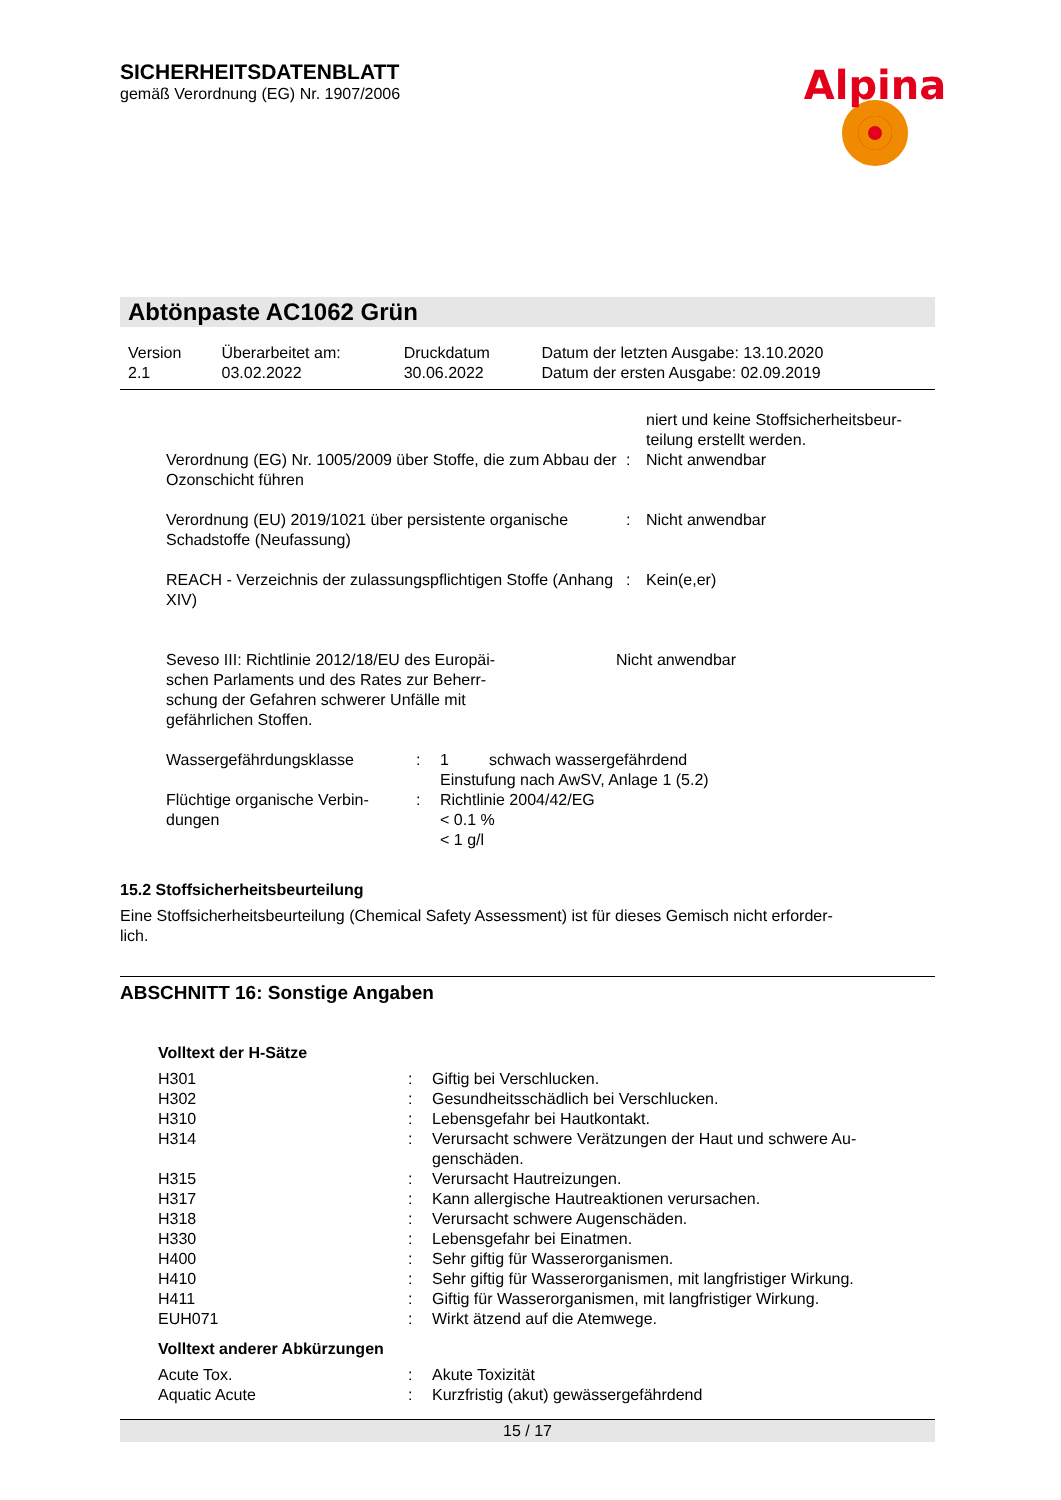Alpina
SICHERHEITSDATENBLATT
gemäß Verordnung (EG) Nr. 1907/2006
Abtönpaste AC1062 Grün
| Version 2.1 | Überarbeitet am: 03.02.2022 | Druckdatum 30.06.2022 | Datum der letzten Ausgabe: 13.10.2020 Datum der ersten Ausgabe: 02.09.2019 |
| | | niert und keine Stoffsicherheitsbeur- teilung erstellt werden. |
| Verordnung (EG) Nr. 1005/2009 über Stoffe, die zum Abbau der Ozonschicht führen | : | Nicht anwendbar |
| Verordnung (EU) 2019/1021 über persistente organische Schadstoffe (Neufassung) | : | Nicht anwendbar |
| REACH - Verzeichnis der zulassungspflichtigen Stoffe (Anhang XIV) | : | Kein(e,er) |
| Seveso III: Richtlinie 2012/18/EU des Europäi- schen Parlaments und des Rates zur Beherr- schung der Gefahren schwerer Unfälle mit gefährlichen Stoffen. | Nicht anwendbar |
| Wassergefährdungsklasse | : | 1 schwach wassergefährdend Einstufung nach AwSV, Anlage 1 (5.2) |
| Flüchtige organische Verbin- dungen | : | Richtlinie 2004/42/EG < 0.1 % < 1 g/l |
15.2 Stoffsicherheitsbeurteilung
Eine Stoffsicherheitsbeurteilung (Chemical Safety Assessment) ist für dieses Gemisch nicht erforder-
lich.
ABSCHNITT 16: Sonstige Angaben
Volltext der H-Sätze
| H301 | : | Giftig bei Verschlucken. |
| H302 | : | Gesundheitsschädlich bei Verschlucken. |
| H310 | : | Lebensgefahr bei Hautkontakt. |
| H314 | : | Verursacht schwere Verätzungen der Haut und schwere Au- genschäden. |
| H315 | : | Verursacht Hautreizungen. |
| H317 | : | Kann allergische Hautreaktionen verursachen. |
| H318 | : | Verursacht schwere Augenschäden. |
| H330 | : | Lebensgefahr bei Einatmen. |
| H400 | : | Sehr giftig für Wasserorganismen. |
| H410 | : | Sehr giftig für Wasserorganismen, mit langfristiger Wirkung. |
| H411 | : | Giftig für Wasserorganismen, mit langfristiger Wirkung. |
| EUH071 | : | Wirkt ätzend auf die Atemwege. |
Volltext anderer Abkürzungen
| Acute Tox. | : | Akute Toxizität |
| Aquatic Acute | : | Kurzfristig (akut) gewässergefährdend |
15 / 17